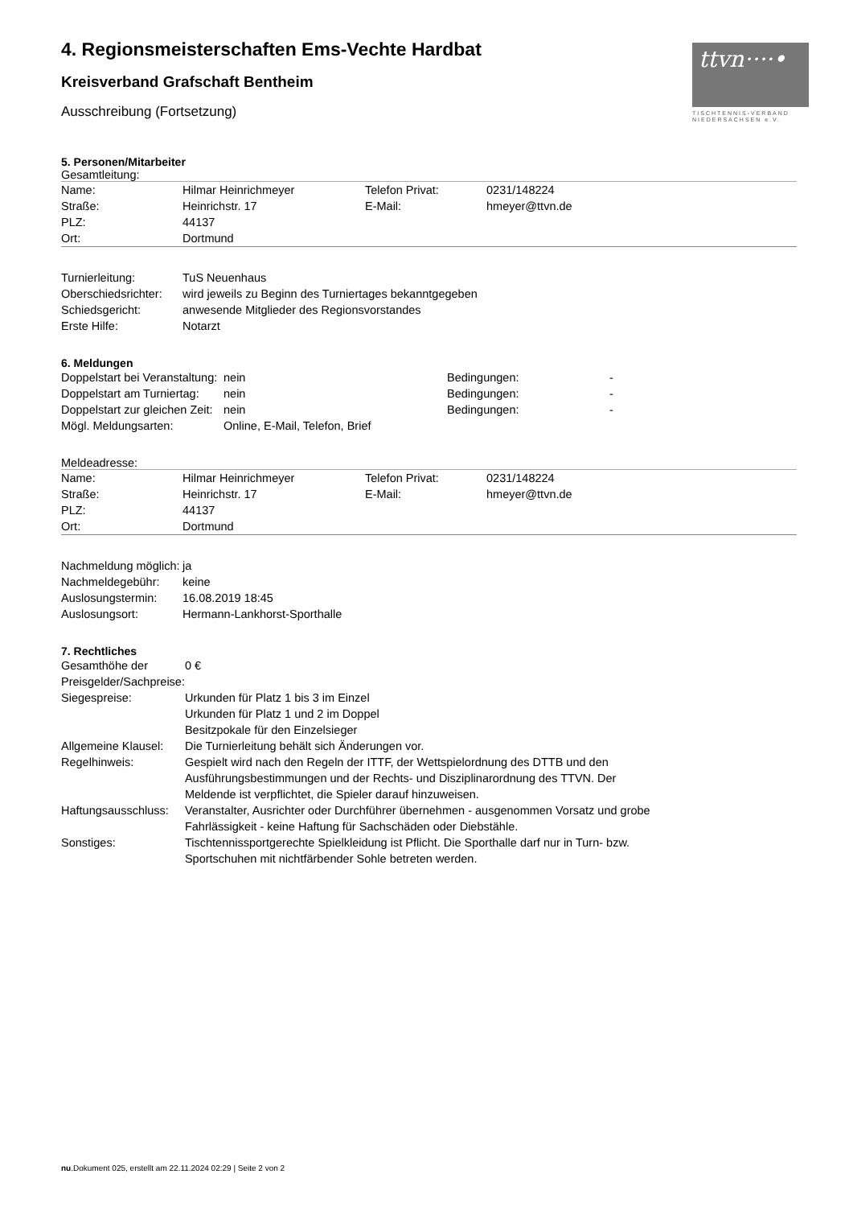ttvn····•
TISCHTENNIS-VERBAND
NIEDERSACHSEN e.V.
4. Regionsmeisterschaften Ems-Vechte Hardbat
Kreisverband Grafschaft Bentheim
Ausschreibung (Fortsetzung)
5. Personen/Mitarbeiter
Gesamtleitung:
| Name: | Hilmar Heinrichmeyer | Telefon Privat: | 0231/148224 |
| Straße: | Heinrichstr. 17 | E-Mail: | hmeyer@ttvn.de |
| PLZ: | 44137 | | |
| Ort: | Dortmund | | |
| Turnierleitung: | TuS Neuenhaus |
| Oberschiedsrichter: | wird jeweils zu Beginn des Turniertages bekanntgegeben |
| Schiedsgericht: | anwesende Mitglieder des Regionsvorstandes |
| Erste Hilfe: | Notarzt |
6. Meldungen
| Doppelstart bei Veranstaltung: | nein | Bedingungen: | - |
| Doppelstart am Turniertag: | nein | Bedingungen: | - |
| Doppelstart zur gleichen Zeit: | nein | Bedingungen: | - |
| Mögl. Meldungsarten: | Online, E-Mail, Telefon, Brief | | |
Meldeadresse:
| Name: | Hilmar Heinrichmeyer | Telefon Privat: | 0231/148224 |
| Straße: | Heinrichstr. 17 | E-Mail: | hmeyer@ttvn.de |
| PLZ: | 44137 | | |
| Ort: | Dortmund | | |
| Nachmeldung möglich: | ja |
| Nachmeldegebühr: | keine |
| Auslosungstermin: | 16.08.2019 18:45 |
| Auslosungsort: | Hermann-Lankhorst-Sporthalle |
7. Rechtliches
| Gesamthöhe der Preisgelder/Sachpreise: | 0 € |
| Siegespreise: | Urkunden für Platz 1 bis 3 im Einzel Urkunden für Platz 1 und 2 im Doppel Besitzpokale für den Einzelsieger |
| Allgemeine Klausel: | Die Turnierleitung behält sich Änderungen vor. |
| Regelhinweis: | Gespielt wird nach den Regeln der ITTF, der Wettspielordnung des DTTB und den Ausführungsbestimmungen und der Rechts- und Disziplinarordnung des TTVN. Der Meldende ist verpflichtet, die Spieler darauf hinzuweisen. |
| Haftungsausschluss: | Veranstalter, Ausrichter oder Durchführer übernehmen - ausgenommen Vorsatz und grobe Fahrlässigkeit - keine Haftung für Sachschäden oder Diebstähle. |
| Sonstiges: | Tischtennissportgerechte Spielkleidung ist Pflicht. Die Sporthalle darf nur in Turn- bzw. Sportschuhen mit nichtfärbender Sohle betreten werden. |
nu.Dokument 025, erstellt am 22.11.2024 02:29 | Seite 2 von 2